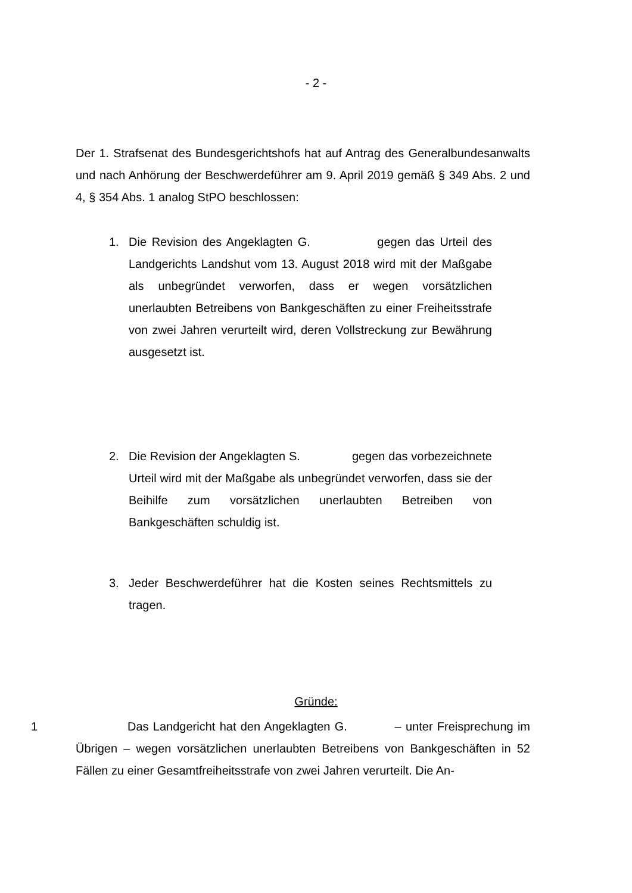- 2 -
Der 1. Strafsenat des Bundesgerichtshofs hat auf Antrag des Generalbundes­anwalts und nach Anhörung der Beschwerdeführer am 9. April 2019 gemäß § 349 Abs. 2 und 4, § 354 Abs. 1 analog StPO beschlossen:
1. Die Revision des Angeklagten G. gegen das Urteil des Landgerichts Landshut vom 13. August 2018 wird mit der Maßgabe als unbegründet verworfen, dass er wegen vorsätzli­chen unerlaubten Betreibens von Bankgeschäften zu einer Freiheitsstrafe von zwei Jahren verurteilt wird, deren Vollstre­ckung zur Bewährung ausgesetzt ist.
2. Die Revision der Angeklagten S. gegen das vorbe­zeichnete Urteil wird mit der Maßgabe als unbegründet verwor­fen, dass sie der Beihilfe zum vorsätzlichen unerlaubten Betrei­ben von Bankgeschäften schuldig ist.
3. Jeder Beschwerdeführer hat die Kosten seines Rechtsmittels zu tragen.
Gründe:
1 Das Landgericht hat den Angeklagten G. – unter Freisprechung im Übrigen – wegen vorsätzlichen unerlaubten Betreibens von Bankgeschäften in 52 Fällen zu einer Gesamtfreiheitsstrafe von zwei Jahren verurteilt. Die An-